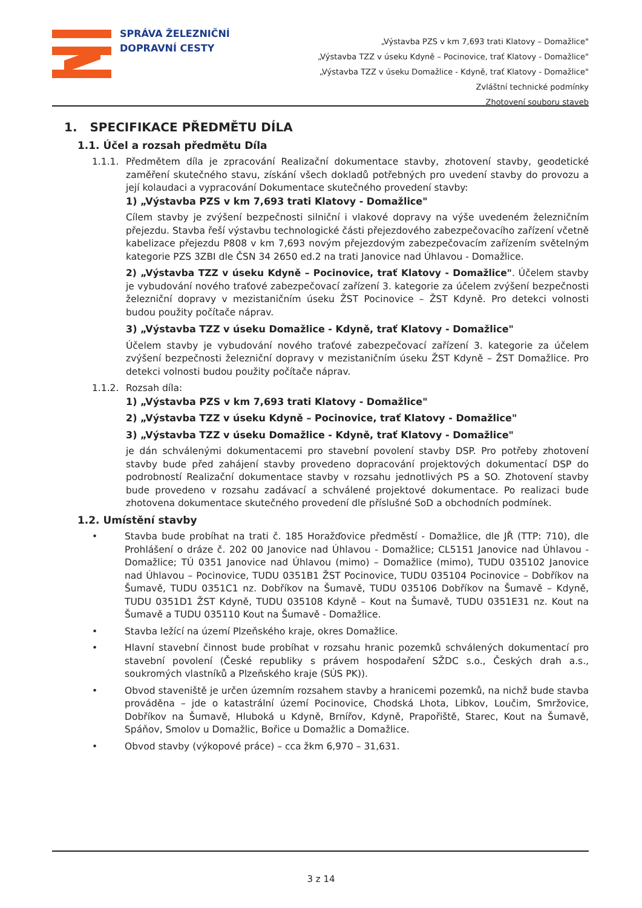SPRÁVA ŽELEZNIČNÍ
DOPRAVNÍ CESTY
„Výstavba PZS v km 7,693 trati Klatovy – Domažlice"
„Výstavba TZZ v úseku Kdyně – Pocinovice, trať Klatovy - Domažlice"
„Výstavba TZZ v úseku Domažlice - Kdyně, trať Klatovy - Domažlice"
Zvláštní technické podmínky
Zhotovení souboru staveb
1. SPECIFIKACE PŘEDMĚTU DÍLA
1.1. Účel a rozsah předmětu Díla
1.1.1. Předmětem díla je zpracování Realizační dokumentace stavby, zhotovení stavby, geodetické zaměření skutečného stavu, získání všech dokladů potřebných pro uvedení stavby do provozu a její kolaudaci a vypracování Dokumentace skutečného provedení stavby:
1) „Výstavba PZS v km 7,693 trati Klatovy - Domažlice"
Cílem stavby je zvýšení bezpečnosti silniční i vlakové dopravy na výše uvedeném železničním přejezdu. Stavba řeší výstavbu technologické části přejezdového zabezpečovacího zařízení včetně kabelizace přejezdu P808 v km 7,693 novým přejezdovým zabezpečovacím zařízením světelným kategorie PZS 3ZBI dle ČSN 34 2650 ed.2 na trati Janovice nad Úhlavou - Domažlice.
2) „Výstavba TZZ v úseku Kdyně – Pocinovice, trať Klatovy - Domažlice". Účelem stavby je vybudování nového traťové zabezpečovací zařízení 3. kategorie za účelem zvýšení bezpečnosti železniční dopravy v mezistaničním úseku ŽST Pocinovice – ŽST Kdyně. Pro detekci volnosti budou použity počítače náprav.
3) „Výstavba TZZ v úseku Domažlice - Kdyně, trať Klatovy - Domažlice"
Účelem stavby je vybudování nového traťové zabezpečovací zařízení 3. kategorie za účelem zvýšení bezpečnosti železniční dopravy v mezistaničním úseku ŽST Kdyně – ŽST Domažlice. Pro detekci volnosti budou použity počítače náprav.
1.1.2. Rozsah díla:
1) „Výstavba PZS v km 7,693 trati Klatovy - Domažlice"
2) „Výstavba TZZ v úseku Kdyně – Pocinovice, trať Klatovy - Domažlice"
3) „Výstavba TZZ v úseku Domažlice - Kdyně, trať Klatovy - Domažlice"
je dán schválenými dokumentacemi pro stavební povolení stavby DSP. Pro potřeby zhotovení stavby bude před zahájení stavby provedeno dopracování projektových dokumentací DSP do podrobností Realizační dokumentace stavby v rozsahu jednotlivých PS a SO. Zhotovení stavby bude provedeno v rozsahu zadávací a schválené projektové dokumentace. Po realizaci bude zhotovena dokumentace skutečného provedení dle příslušné SoD a obchodních podmínek.
1.2. Umístění stavby
• Stavba bude probíhat na trati č. 185 Horažďovice předměstí - Domažlice, dle JŘ (TTP: 710), dle Prohlášení o dráze č. 202 00 Janovice nad Úhlavou - Domažlice; CL5151 Janovice nad Úhlavou - Domažlice; TÚ 0351 Janovice nad Úhlavou (mimo) – Domažlice (mimo), TUDU 035102 Janovice nad Úhlavou – Pocinovice, TUDU 0351B1 ŽST Pocinovice, TUDU 035104 Pocinovice – Dobříkov na Šumavě, TUDU 0351C1 nz. Dobříkov na Šumavě, TUDU 035106 Dobříkov na Šumavě – Kdyně, TUDU 0351D1 ŽST Kdyně, TUDU 035108 Kdyně – Kout na Šumavě, TUDU 0351E31 nz. Kout na Šumavě a TUDU 035110 Kout na Šumavě - Domažlice.
• Stavba ležící na území Plzeňského kraje, okres Domažlice.
• Hlavní stavební činnost bude probíhat v rozsahu hranic pozemků schválených dokumentací pro stavební povolení (České republiky s právem hospodaření SŽDC s.o., Českých drah a.s., soukromých vlastníků a Plzeňského kraje (SÚS PK)).
• Obvod staveniště je určen územním rozsahem stavby a hranicemi pozemků, na nichž bude stavba prováděna – jde o katastrální území Pocinovice, Chodská Lhota, Libkov, Loučim, Smržovice, Dobříkov na Šumavě, Hluboká u Kdyně, Brnířov, Kdyně, Prapořiště, Starec, Kout na Šumavě, Spáňov, Smolov u Domažlic, Bořice u Domažlic a Domažlice.
• Obvod stavby (výkopové práce) – cca žkm 6,970 – 31,631.
3 z 14